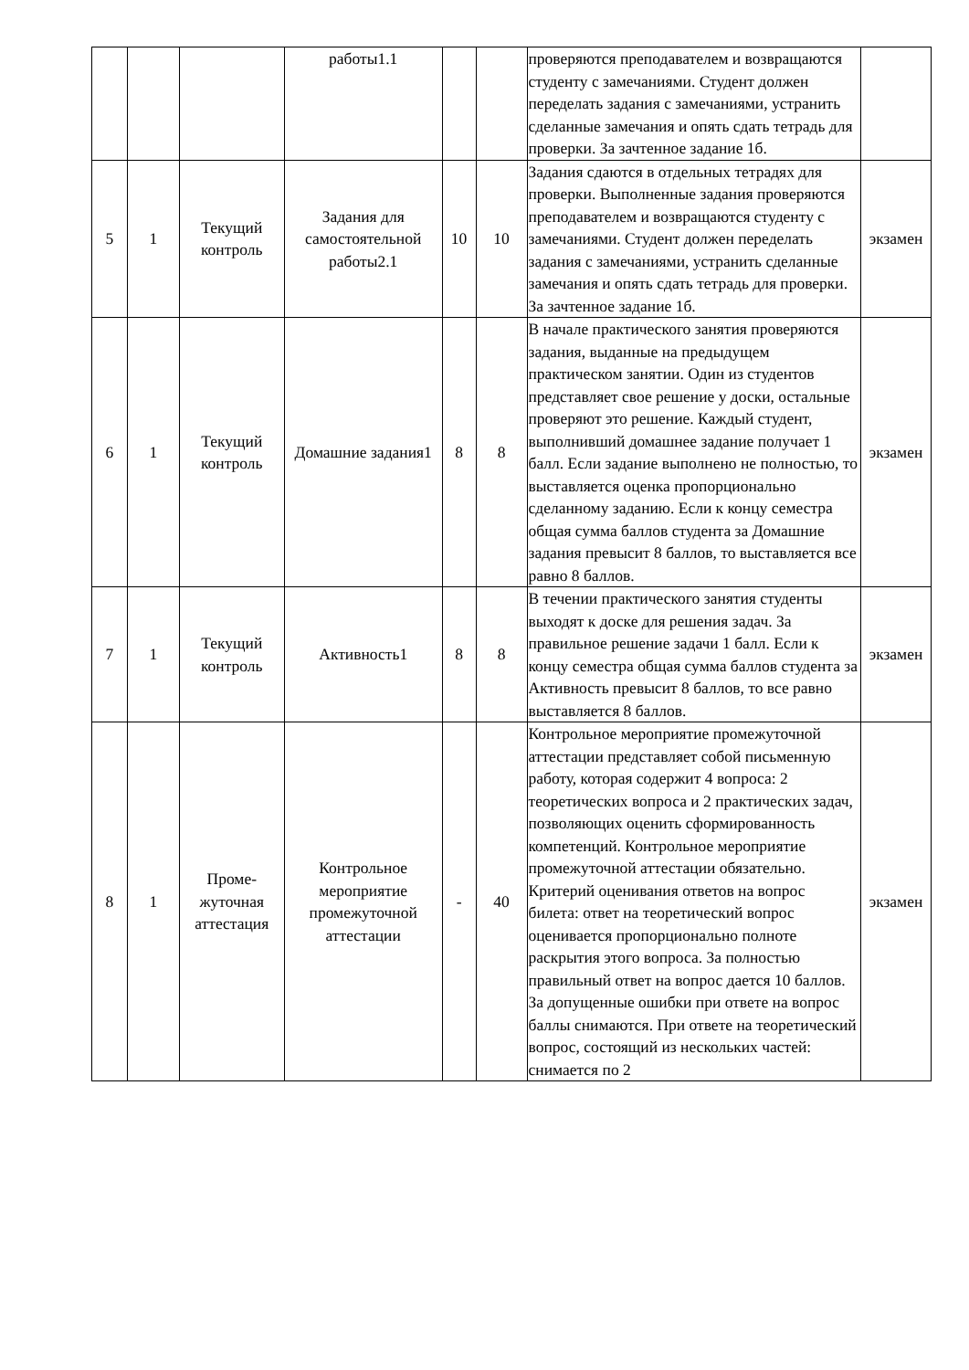| | | | работы1.1 | | | проверяются преподавателем и возвращаются студенту с замечаниями. Студент должен переделать задания с замечаниями, устранить сделанные замечания и опять сдать тетрадь для проверки. За зачтенное задание 1б. | |
| 5 | 1 | Текущий контроль | Задания для самостоятельной работы2.1 | 10 | 10 | Задания сдаются в отдельных тетрадях для проверки. Выполненные задания проверяются преподавателем и возвращаются студенту с замечаниями. Студент должен переделать задания с замечаниями, устранить сделанные замечания и опять сдать тетрадь для проверки. За зачтенное задание 1б. | экзамен |
| 6 | 1 | Текущий контроль | Домашние задания1 | 8 | 8 | В начале практического занятия проверяются задания, выданные на предыдущем практическом занятии. Один из студентов представляет свое решение у доски, остальные проверяют это решение. Каждый студент, выполнивший домашнее задание получает 1 балл. Если задание выполнено не полностью, то выставляется оценка пропорционально сделанному заданию. Если к концу семестра общая сумма баллов студента за Домашние задания превысит 8 баллов, то выставляется все равно 8 баллов. | экзамен |
| 7 | 1 | Текущий контроль | Активность1 | 8 | 8 | В течении практического занятия студенты выходят к доске для решения задач. За правильное решение задачи 1 балл. Если к концу семестра общая сумма баллов студента за Активность превысит 8 баллов, то все равно выставляется 8 баллов. | экзамен |
| 8 | 1 | Проме- жуточная аттестация | Контрольное мероприятие промежуточной аттестации | - | 40 | Контрольное мероприятие промежуточной аттестации представляет собой письменную работу, которая содержит 4 вопроса: 2 теоретических вопроса и 2 практических задач, позволяющих оценить сформированность компетенций. Контрольное мероприятие промежуточной аттестации обязательно. Критерий оценивания ответов на вопрос билета: ответ на теоретический вопрос оценивается пропорционально полноте раскрытия этого вопроса. За полностью правильный ответ на вопрос дается 10 баллов. За допущенные ошибки при ответе на вопрос баллы снимаются. При ответе на теоретический вопрос, состоящий из нескольких частей: снимается по 2 | экзамен |